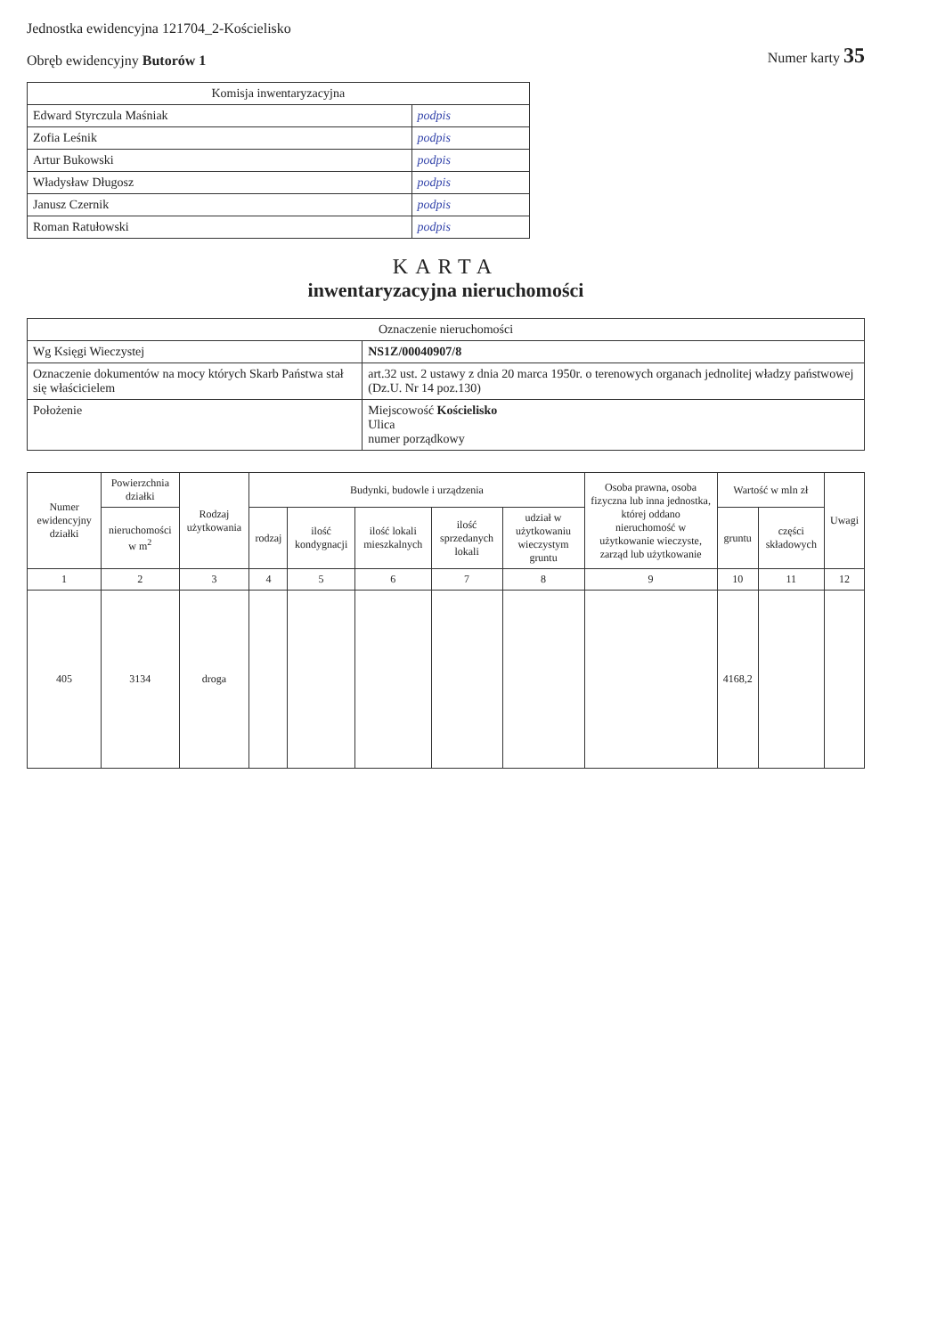Jednostka ewidencyjna 121704_2-Kościelisko
Obręb ewidencyjny Butorów 1
Numer karty 35
| Komisja inwentaryzacyjna | |
| --- | --- |
| Edward Styrczula Maśniak | podpis |
| Zofia Leśnik | podpis |
| Artur Bukowski | podpis |
| Władysław Długosz | podpis |
| Janusz Czernik | podpis |
| Roman Ratułowski | podpis |
KARTA
inwentaryzacyjna nieruchomości
| Oznaczenie nieruchomości | |
| --- | --- |
| Wg Księgi Wieczystej | NS1Z/00040907/8 |
| Oznaczenie dokumentów na mocy których Skarb Państwa stał się właścicielem | art.32 ust. 2 ustawy z dnia 20 marca 1950r. o terenowych organach jednolitej władzy państwowej (Dz.U. Nr 14 poz.130) |
| Położenie | Miejscowość Kościelisko Ulica numer porządkowy |
| Numer ewidencyjny działki | Powierzchnia działki | Rodzaj użytkowania | Budynki, budowle i urządzenia | | | | | Osoba prawna, osoba fizyczna lub inna jednostka, której oddano nieruchomość w użytkowanie wieczyste, zarząd lub użytkowanie | Wartość w mln zł | | Uwagi |
| --- | --- | --- | --- | --- | --- | --- | --- | --- | --- | --- | --- |
| | nieruchomości w m<sup>2</sup> | | rodzaj | ilość kondygnacji | ilość lokali mieszkalnych | ilość sprzedanych lokali | udział w użytkowaniu wieczystym gruntu | | gruntu | części składowych | |
| 1 | 2 | 3 | 4 | 5 | 6 | 7 | 8 | 9 | 10 | 11 | 12 |
| 405 | 3134 | droga | | | | | | | 4168,2 | | |